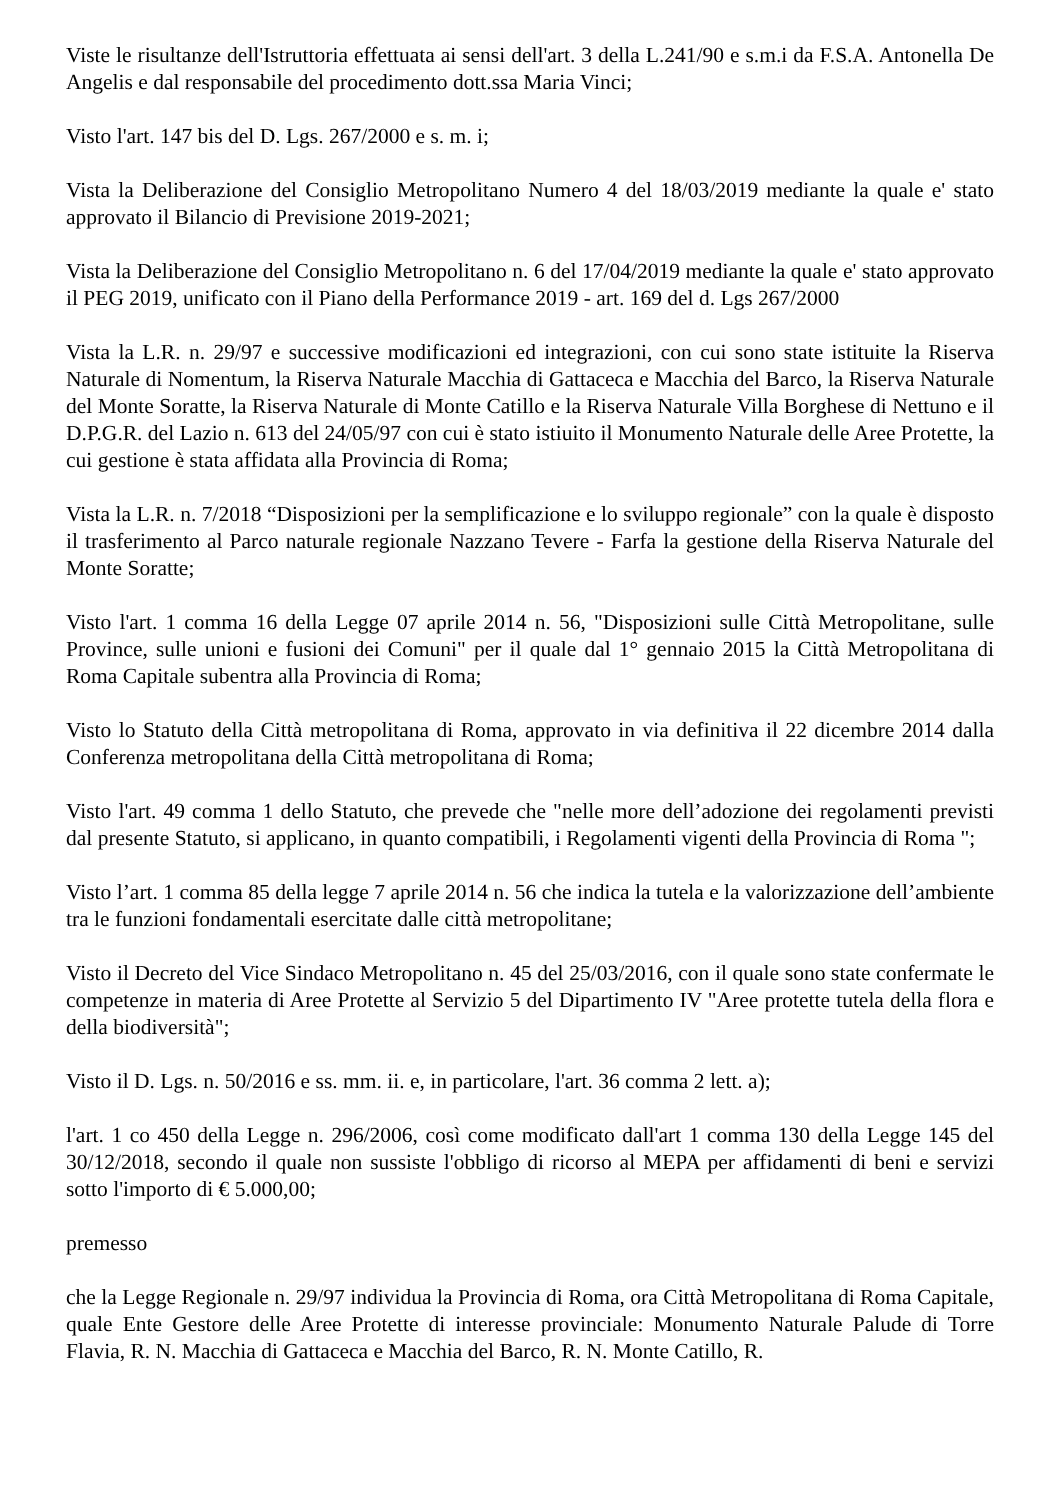Viste le risultanze dell'Istruttoria effettuata ai sensi dell'art. 3 della L.241/90 e s.m.i da F.S.A. Antonella De Angelis e dal responsabile del procedimento dott.ssa Maria Vinci;
Visto l'art. 147 bis del D. Lgs. 267/2000 e s. m. i;
Vista la Deliberazione del Consiglio Metropolitano Numero 4 del 18/03/2019 mediante la quale e' stato approvato il Bilancio di Previsione 2019-2021;
Vista la Deliberazione del Consiglio Metropolitano n. 6 del 17/04/2019 mediante la quale e' stato approvato il PEG 2019, unificato con il Piano della Performance 2019 - art. 169 del d. Lgs 267/2000
Vista la L.R. n. 29/97 e successive modificazioni ed integrazioni, con cui sono state istituite la Riserva Naturale di Nomentum, la Riserva Naturale Macchia di Gattaceca e Macchia del Barco, la Riserva Naturale del Monte Soratte, la Riserva Naturale di Monte Catillo e la Riserva Naturale Villa Borghese di Nettuno e il D.P.G.R. del Lazio n. 613 del 24/05/97 con cui è stato istiuito il Monumento Naturale delle Aree Protette, la cui gestione è stata affidata alla Provincia di Roma;
Vista la L.R. n. 7/2018 “Disposizioni per la semplificazione e lo sviluppo regionale” con la quale è disposto il trasferimento al Parco naturale regionale Nazzano Tevere - Farfa la gestione della Riserva Naturale del Monte Soratte;
Visto l'art. 1 comma 16 della Legge 07 aprile 2014 n. 56, "Disposizioni sulle Città Metropolitane, sulle Province, sulle unioni e fusioni dei Comuni" per il quale dal 1° gennaio 2015 la Città Metropolitana di Roma Capitale subentra alla Provincia di Roma;
Visto lo Statuto della Città metropolitana di Roma, approvato in via definitiva il 22 dicembre 2014 dalla Conferenza metropolitana della Città metropolitana di Roma;
Visto l'art. 49 comma 1 dello Statuto, che prevede che "nelle more dell’adozione dei regolamenti previsti dal presente Statuto, si applicano, in quanto compatibili, i Regolamenti vigenti della Provincia di Roma ";
Visto l’art. 1 comma 85 della legge 7 aprile 2014 n. 56 che indica la tutela e la valorizzazione dell’ambiente tra le funzioni fondamentali esercitate dalle città metropolitane;
Visto il Decreto del Vice Sindaco Metropolitano n. 45 del 25/03/2016, con il quale sono state confermate le competenze in materia di Aree Protette al Servizio 5 del Dipartimento IV "Aree protette tutela della flora e della biodiversità";
Visto il D. Lgs. n. 50/2016 e ss. mm. ii. e, in particolare, l'art. 36 comma 2 lett. a);
l'art. 1 co 450 della Legge n. 296/2006, così come modificato dall'art 1 comma 130 della Legge 145 del 30/12/2018, secondo il quale non sussiste l'obbligo di ricorso al MEPA per affidamenti di beni e servizi sotto l'importo di € 5.000,00;
premesso
che la Legge Regionale n. 29/97 individua la Provincia di Roma, ora Città Metropolitana di Roma Capitale, quale Ente Gestore delle Aree Protette di interesse provinciale: Monumento Naturale Palude di Torre Flavia, R. N. Macchia di Gattaceca e Macchia del Barco, R. N. Monte Catillo, R.